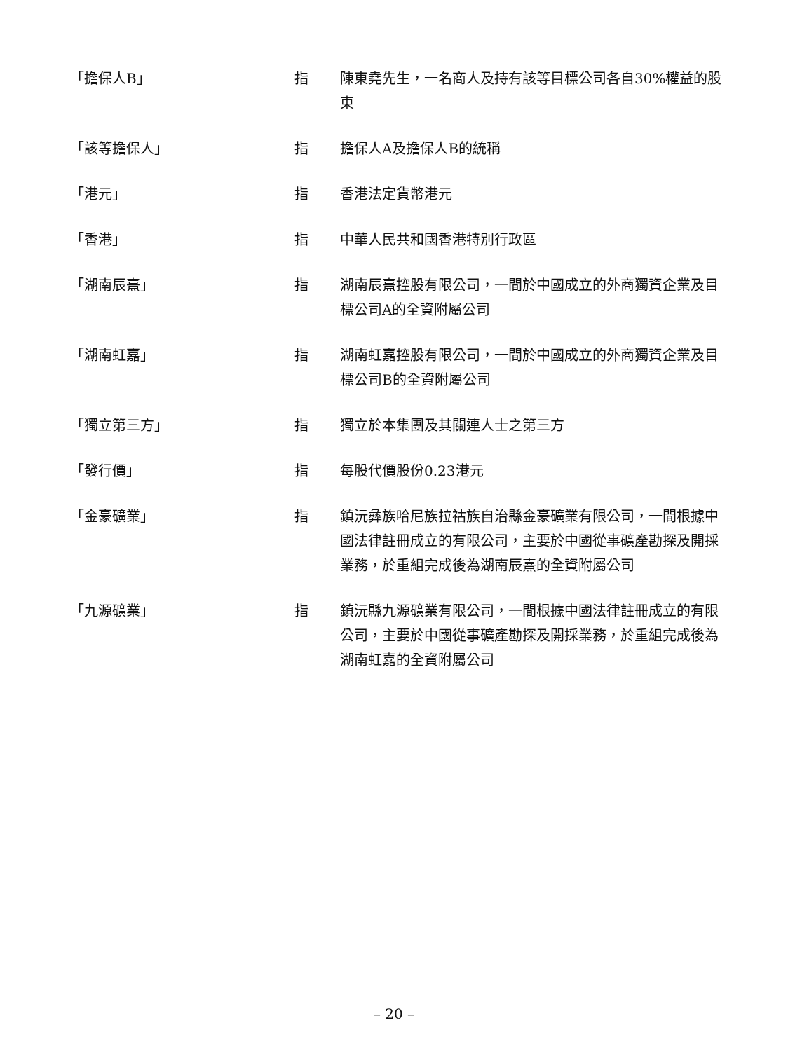| 「擔保人B」 | 指 | 陳東堯先生，一名商人及持有該等目標公司各自30%權益的股東 |
| 「該等擔保人」 | 指 | 擔保人A及擔保人B的統稱 |
| 「港元」 | 指 | 香港法定貨幣港元 |
| 「香港」 | 指 | 中華人民共和國香港特別行政區 |
| 「湖南辰熹」 | 指 | 湖南辰熹控股有限公司，一間於中國成立的外商獨資企業及目標公司A的全資附屬公司 |
| 「湖南虹嘉」 | 指 | 湖南虹嘉控股有限公司，一間於中國成立的外商獨資企業及目標公司B的全資附屬公司 |
| 「獨立第三方」 | 指 | 獨立於本集團及其關連人士之第三方 |
| 「發行價」 | 指 | 每股代價股份0.23港元 |
| 「金豪礦業」 | 指 | 鎮沅彝族哈尼族拉祜族自治縣金豪礦業有限公司，一間根據中國法律註冊成立的有限公司，主要於中國從事礦產勘探及開採業務，於重組完成後為湖南辰熹的全資附屬公司 |
| 「九源礦業」 | 指 | 鎮沅縣九源礦業有限公司，一間根據中國法律註冊成立的有限公司，主要於中國從事礦產勘探及開採業務，於重組完成後為湖南虹嘉的全資附屬公司 |
– 20 –